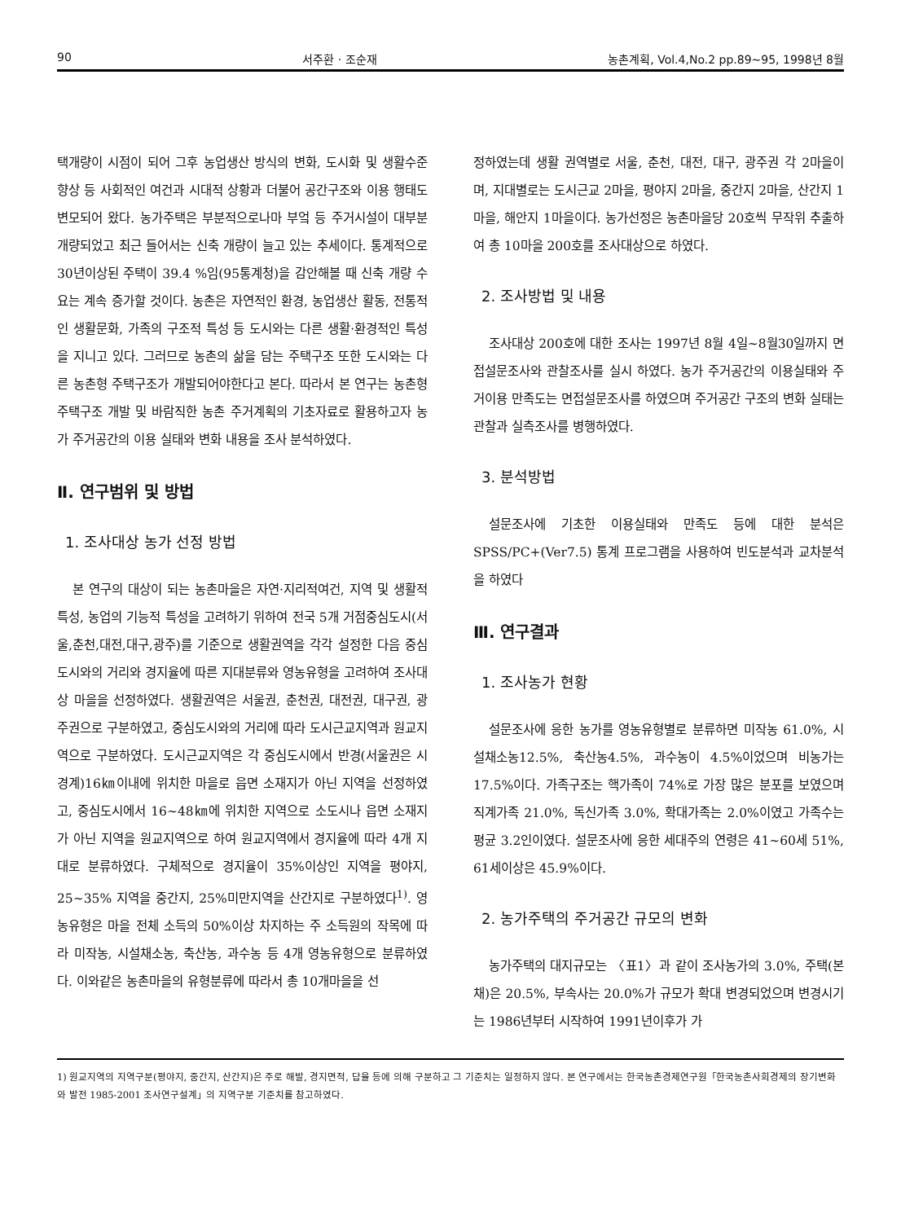90 서주환 · 조순재 농촌계획, Vol.4,No.2 pp.89~95, 1998년 8월
택개량이 시점이 되어 그후 농업생산 방식의 변화, 도시화 및 생활수준 향상 등 사회적인 여건과 시대적 상황과 더불어 공간구조와 이용 행태도 변모되어 왔다. 농가주택은 부분적으로나마 부엌 등 주거시설이 대부분 개량되었고 최근 들어서는 신축 개량이 늘고 있는 추세이다. 통계적으로 30년이상된 주택이 39.4 %임(95통계청)을 감안해볼 때 신축 개량 수요는 계속 증가할 것이다. 농촌은 자연적인 환경, 농업생산 활동, 전통적인 생활문화, 가족의 구조적 특성 등 도시와는 다른 생활·환경적인 특성을 지니고 있다. 그러므로 농촌의 삶을 담는 주택구조 또한 도시와는 다른 농촌형 주택구조가 개발되어야한다고 본다. 따라서 본 연구는 농촌형 주택구조 개발 및 바람직한 농촌 주거계획의 기초자료로 활용하고자 농가 주거공간의 이용 실태와 변화 내용을 조사 분석하였다.
Ⅱ. 연구범위 및 방법
1. 조사대상 농가 선정 방법
본 연구의 대상이 되는 농촌마을은 자연·지리적여건, 지역 및 생활적 특성, 농업의 기능적 특성을 고려하기 위하여 전국 5개 거점중심도시(서울,춘천,대전,대구,광주)를 기준으로 생활권역을 각각 설정한 다음 중심도시와의 거리와 경지율에 따른 지대분류와 영농유형을 고려하여 조사대상 마을을 선정하였다. 생활권역은 서울권, 춘천권, 대전권, 대구권, 광주권으로 구분하였고, 중심도시와의 거리에 따라 도시근교지역과 원교지역으로 구분하였다. 도시근교지역은 각 중심도시에서 반경(서울권은 시 경계)16㎞이내에 위치한 마을로 읍면 소재지가 아닌 지역을 선정하였고, 중심도시에서 16~48㎞에 위치한 지역으로 소도시나 읍면 소재지가 아닌 지역을 원교지역으로 하여 원교지역에서 경지율에 따라 4개 지대로 분류하였다. 구체적으로 경지율이 35%이상인 지역을 평야지, 25~35% 지역을 중간지, 25%미만지역을 산간지로 구분하였다<sup>1)</sup>. 영농유형은 마을 전체 소득의 50%이상 차지하는 주 소득원의 작목에 따라 미작농, 시설채소농, 축산농, 과수농 등 4개 영농유형으로 분류하였다. 이와같은 농촌마을의 유형분류에 따라서 총 10개마을을 선
정하였는데 생활 권역별로 서울, 춘천, 대전, 대구, 광주권 각 2마을이며, 지대별로는 도시근교 2마을, 평야지 2마을, 중간지 2마을, 산간지 1마을, 해안지 1마을이다. 농가선정은 농촌마을당 20호씩 무작위 추출하여 총 10마을 200호를 조사대상으로 하였다.
2. 조사방법 및 내용
조사대상 200호에 대한 조사는 1997년 8월 4일~8월30일까지 면접설문조사와 관찰조사를 실시 하였다. 농가 주거공간의 이용실태와 주거이용 만족도는 면접설문조사를 하였으며 주거공간 구조의 변화 실태는 관찰과 실측조사를 병행하였다.
3. 분석방법
설문조사에 기초한 이용실태와 만족도 등에 대한 분석은 SPSS/PC+(Ver7.5) 통계 프로그램을 사용하여 빈도분석과 교차분석을 하였다
Ⅲ. 연구결과
1. 조사농가 현황
설문조사에 응한 농가를 영농유형별로 분류하면 미작농 61.0%, 시설채소농12.5%, 축산농4.5%, 과수농이 4.5%이었으며 비농가는 17.5%이다. 가족구조는 핵가족이 74%로 가장 많은 분포를 보였으며 직계가족 21.0%, 독신가족 3.0%, 확대가족는 2.0%이였고 가족수는 평균 3.2인이였다. 설문조사에 응한 세대주의 연령은 41~60세 51%, 61세이상은 45.9%이다.
2. 농가주택의 주거공간 규모의 변화
농가주택의 대지규모는 〈표1〉과 같이 조사농가의 3.0%, 주택(본채)은 20.5%, 부속사는 20.0%가 규모가 확대 변경되었으며 변경시기는 1986년부터 시작하여 1991년이후가 가
1) 원교지역의 지역구분(평야지, 중간지, 산간지)은 주로 해발, 경지면적, 답율 등에 의해 구분하고 그 기준치는 일정하지 않다. 본 연구에서는 한국농촌경제연구원「한국농촌사회경제의 장기변화와 발전 1985-2001 조사연구설계」의 지역구분 기준치를 참고하였다.